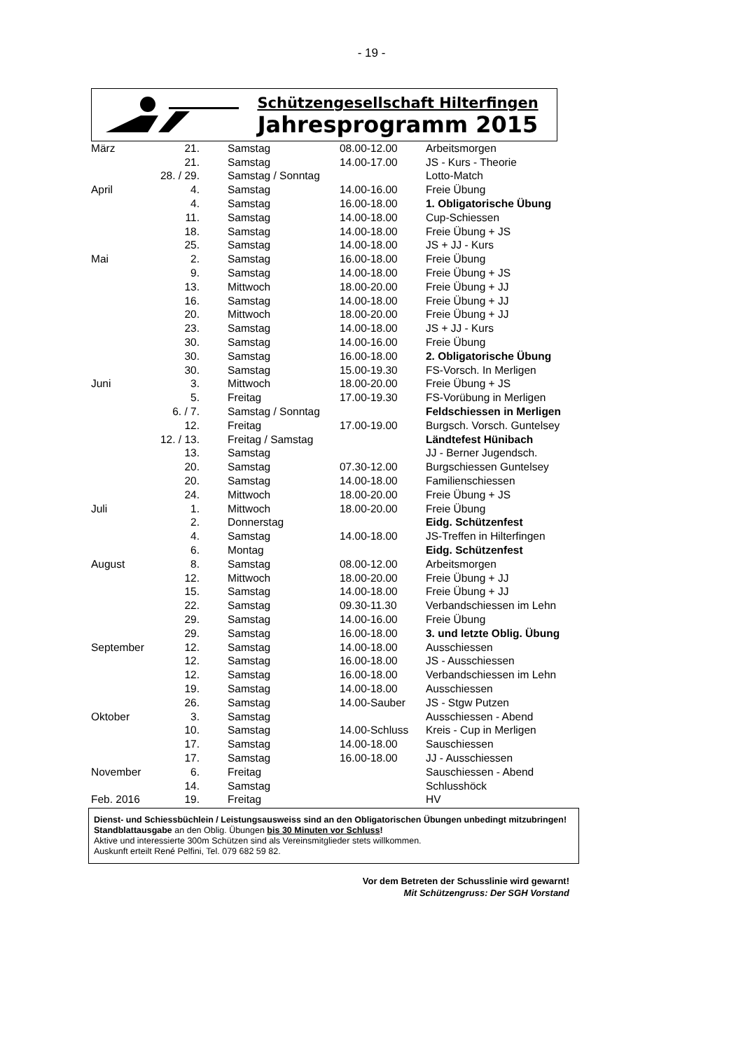- 19 -
Schützengesellschaft Hilterfingen
Jahresprogramm 2015
| März | 21. | Samstag | 08.00-12.00 | Arbeitsmorgen |
| | 21. | Samstag | 14.00-17.00 | JS - Kurs - Theorie |
| | 28. / 29. | Samstag / Sonntag | | Lotto-Match |
| April | 4. | Samstag | 14.00-16.00 | Freie Übung |
| | 4. | Samstag | 16.00-18.00 | 1. Obligatorische Übung |
| | 11. | Samstag | 14.00-18.00 | Cup-Schiessen |
| | 18. | Samstag | 14.00-18.00 | Freie Übung + JS |
| | 25. | Samstag | 14.00-18.00 | JS + JJ - Kurs |
| Mai | 2. | Samstag | 16.00-18.00 | Freie Übung |
| | 9. | Samstag | 14.00-18.00 | Freie Übung + JS |
| | 13. | Mittwoch | 18.00-20.00 | Freie Übung + JJ |
| | 16. | Samstag | 14.00-18.00 | Freie Übung + JJ |
| | 20. | Mittwoch | 18.00-20.00 | Freie Übung + JJ |
| | 23. | Samstag | 14.00-18.00 | JS + JJ - Kurs |
| | 30. | Samstag | 14.00-16.00 | Freie Übung |
| | 30. | Samstag | 16.00-18.00 | 2. Obligatorische Übung |
| | 30. | Samstag | 15.00-19.30 | FS-Vorsch. In Merligen |
| Juni | 3. | Mittwoch | 18.00-20.00 | Freie Übung + JS |
| | 5. | Freitag | 17.00-19.30 | FS-Vorübung in Merligen |
| | 6. / 7. | Samstag / Sonntag | | Feldschiessen in Merligen |
| | 12. | Freitag | 17.00-19.00 | Burgsch. Vorsch. Guntelsey |
| | 12. / 13. | Freitag / Samstag | | Ländtefest Hünibach |
| | 13. | Samstag | | JJ - Berner Jugendsch. |
| | 20. | Samstag | 07.30-12.00 | Burgschiessen Guntelsey |
| | 20. | Samstag | 14.00-18.00 | Familienschiessen |
| | 24. | Mittwoch | 18.00-20.00 | Freie Übung + JS |
| Juli | 1. | Mittwoch | 18.00-20.00 | Freie Übung |
| | 2. | Donnerstag | | Eidg. Schützenfest |
| | 4. | Samstag | 14.00-18.00 | JS-Treffen in Hilterfingen |
| | 6. | Montag | | Eidg. Schützenfest |
| August | 8. | Samstag | 08.00-12.00 | Arbeitsmorgen |
| | 12. | Mittwoch | 18.00-20.00 | Freie Übung + JJ |
| | 15. | Samstag | 14.00-18.00 | Freie Übung + JJ |
| | 22. | Samstag | 09.30-11.30 | Verbandschiessen im Lehn |
| | 29. | Samstag | 14.00-16.00 | Freie Übung |
| | 29. | Samstag | 16.00-18.00 | 3. und letzte Oblig. Übung |
| September | 12. | Samstag | 14.00-18.00 | Ausschiessen |
| | 12. | Samstag | 16.00-18.00 | JS - Ausschiessen |
| | 12. | Samstag | 16.00-18.00 | Verbandschiessen im Lehn |
| | 19. | Samstag | 14.00-18.00 | Ausschiessen |
| | 26. | Samstag | 14.00-Sauber | JS - Stgw Putzen |
| Oktober | 3. | Samstag | | Ausschiessen - Abend |
| | 10. | Samstag | 14.00-Schluss | Kreis - Cup in Merligen |
| | 17. | Samstag | 14.00-18.00 | Sauschiessen |
| | 17. | Samstag | 16.00-18.00 | JJ - Ausschiessen |
| November | 6. | Freitag | | Sauschiessen - Abend |
| | 14. | Samstag | | Schlusshöck |
| Feb. 2016 | 19. | Freitag | | HV |
Dienst- und Schiessbüchlein / Leistungsausweiss sind an den Obligatorischen Übungen unbedingt mitzubringen! Standblattausgabe an den Oblig. Übungen bis 30 Minuten vor Schluss!
Aktive und interessierte 300m Schützen sind als Vereinsmitglieder stets willkommen.
Auskunft erteilt René Pelfini, Tel. 079 682 59 82.
Vor dem Betreten der Schusslinie wird gewarnt!
Mit Schützengruss: Der SGH Vorstand